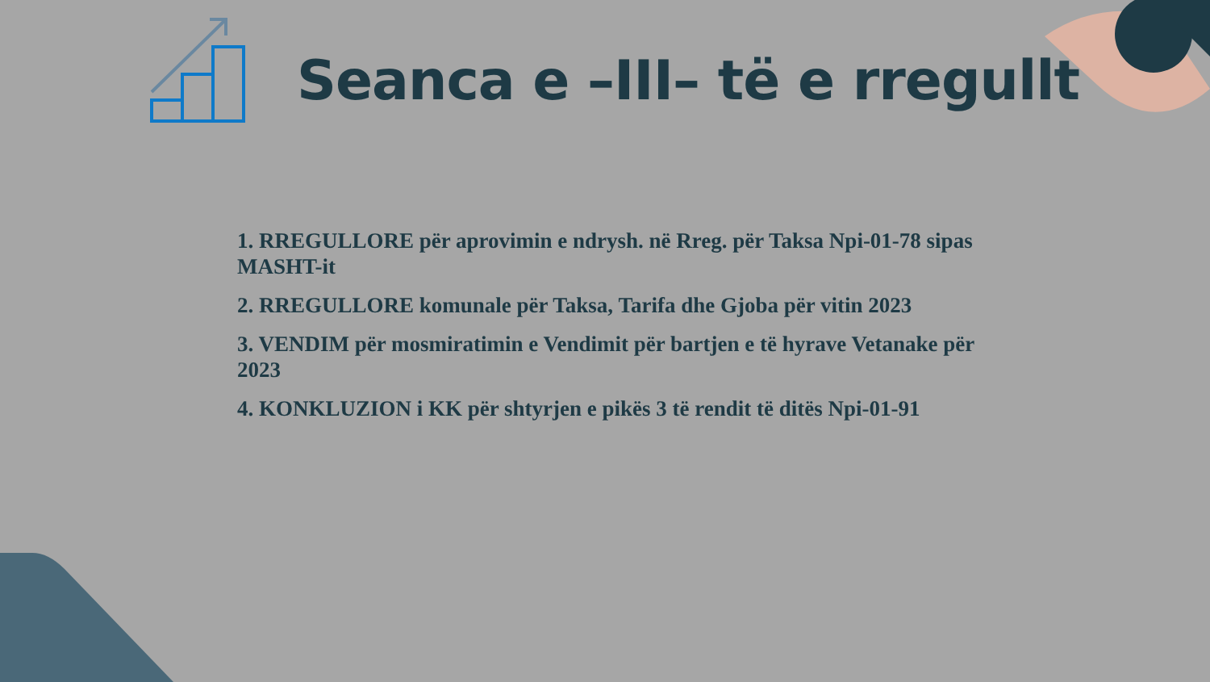Seanca e –III– të e rregullt
1. RREGULLORE për aprovimin e ndrysh. në Rreg. për Taksa Npi-01-78 sipas MASHT-it
2. RREGULLORE komunale për Taksa, Tarifa dhe Gjoba për vitin 2023
3. VENDIM për mosmiratimin e Vendimit për bartjen e të hyrave Vetanake për 2023
4. KONKLUZION i KK për shtyrjen e pikës 3 të rendit të ditës Npi-01-91